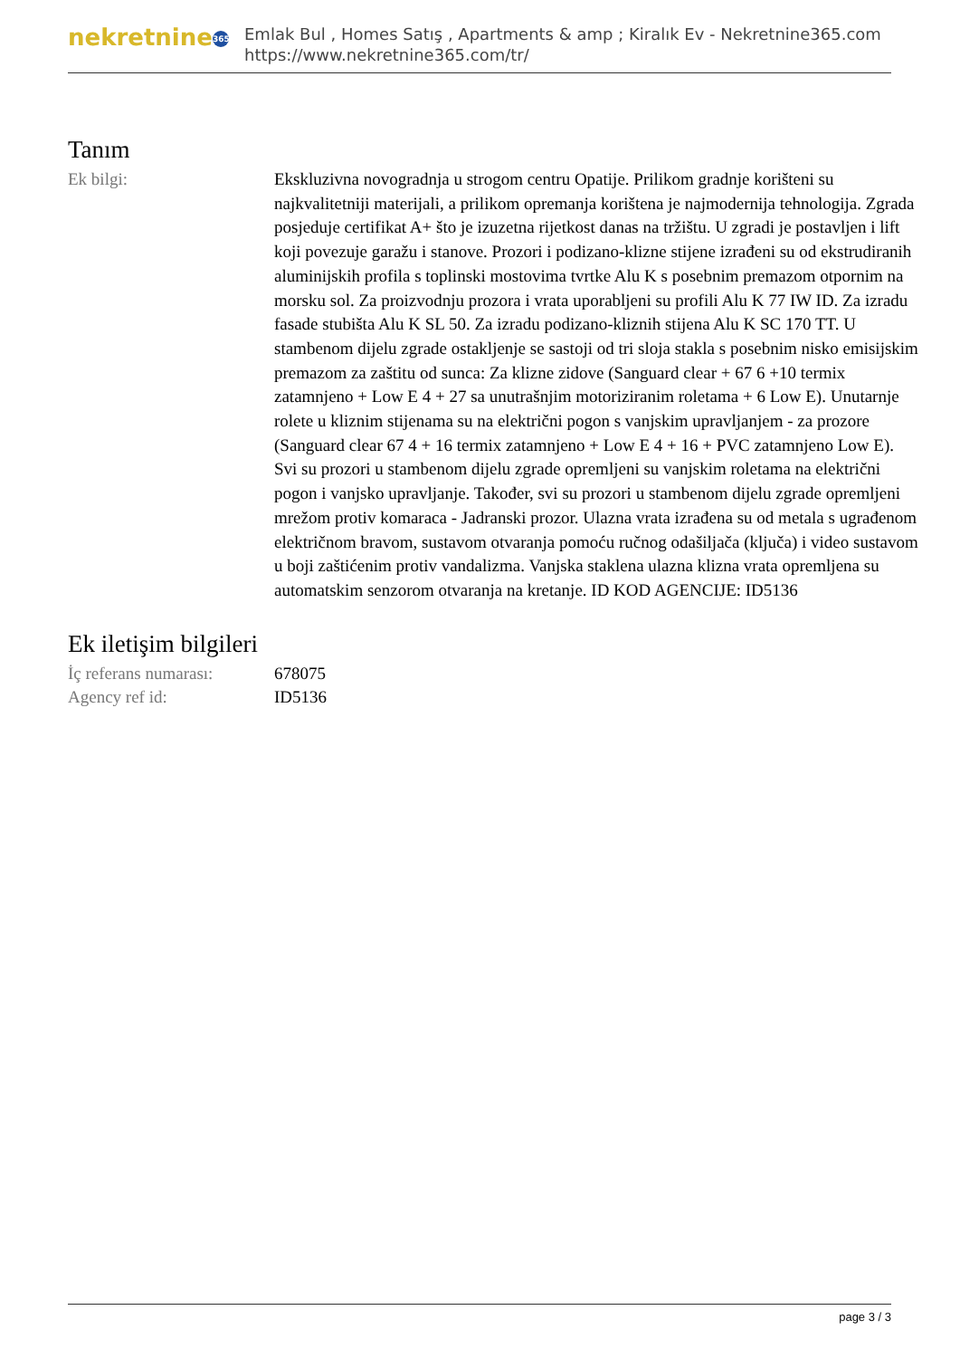nekretnine 365
Emlak Bul , Homes Satış , Apartments & amp ; Kiralık Ev - Nekretnine365.com
https://www.nekretnine365.com/tr/
Tanım
| Ek bilgi: | Ekskluzivna novogradnja u strogom centru Opatije. Prilikom gradnje korišteni su najkvalitetniji materijali, a prilikom opremanja korištena je najmodernija tehnologija. Zgrada posjeduje certifikat A+ što je izuzetna rijetkost danas na tržištu. U zgradi je postavljen i lift koji povezuje garažu i stanove. Prozori i podizano-klizne stijene izrađeni su od ekstrudiranih aluminijskih profila s toplinski mostovima tvrtke Alu K s posebnim premazom otpornim na morsku sol. Za proizvodnju prozora i vrata uporabljeni su profili Alu K 77 IW ID. Za izradu fasade stubišta Alu K SL 50. Za izradu podizano-kliznih stijena Alu K SC 170 TT. U stambenom dijelu zgrade ostakljenje se sastoji od tri sloja stakla s posebnim nisko emisijskim premazom za zaštitu od sunca: Za klizne zidove (Sanguard clear + 67 6 +10 termix zatamnjeno + Low E 4 + 27 sa unutrašnjim motoriziranim roletama + 6 Low E). Unutarnje rolete u kliznim stijenama su na električni pogon s vanjskim upravljanjem - za prozore (Sanguard clear 67 4 + 16 termix zatamnjeno + Low E 4 + 16 + PVC zatamnjeno Low E). Svi su prozori u stambenom dijelu zgrade opremljeni su vanjskim roletama na električni pogon i vanjsko upravljanje. Također, svi su prozori u stambenom dijelu zgrade opremljeni mrežom protiv komaraca - Jadranski prozor. Ulazna vrata izrađena su od metala s ugrađenom električnom bravom, sustavom otvaranja pomoću ručnog odašiljača (ključa) i video sustavom u boji zaštićenim protiv vandalizma. Vanjska staklena ulazna klizna vrata opremljena su automatskim senzorom otvaranja na kretanje. ID KOD AGENCIJE: ID5136 |
Ek iletişim bilgileri
| İç referans numarası: | 678075 |
| Agency ref id: | ID5136 |
page 3 / 3